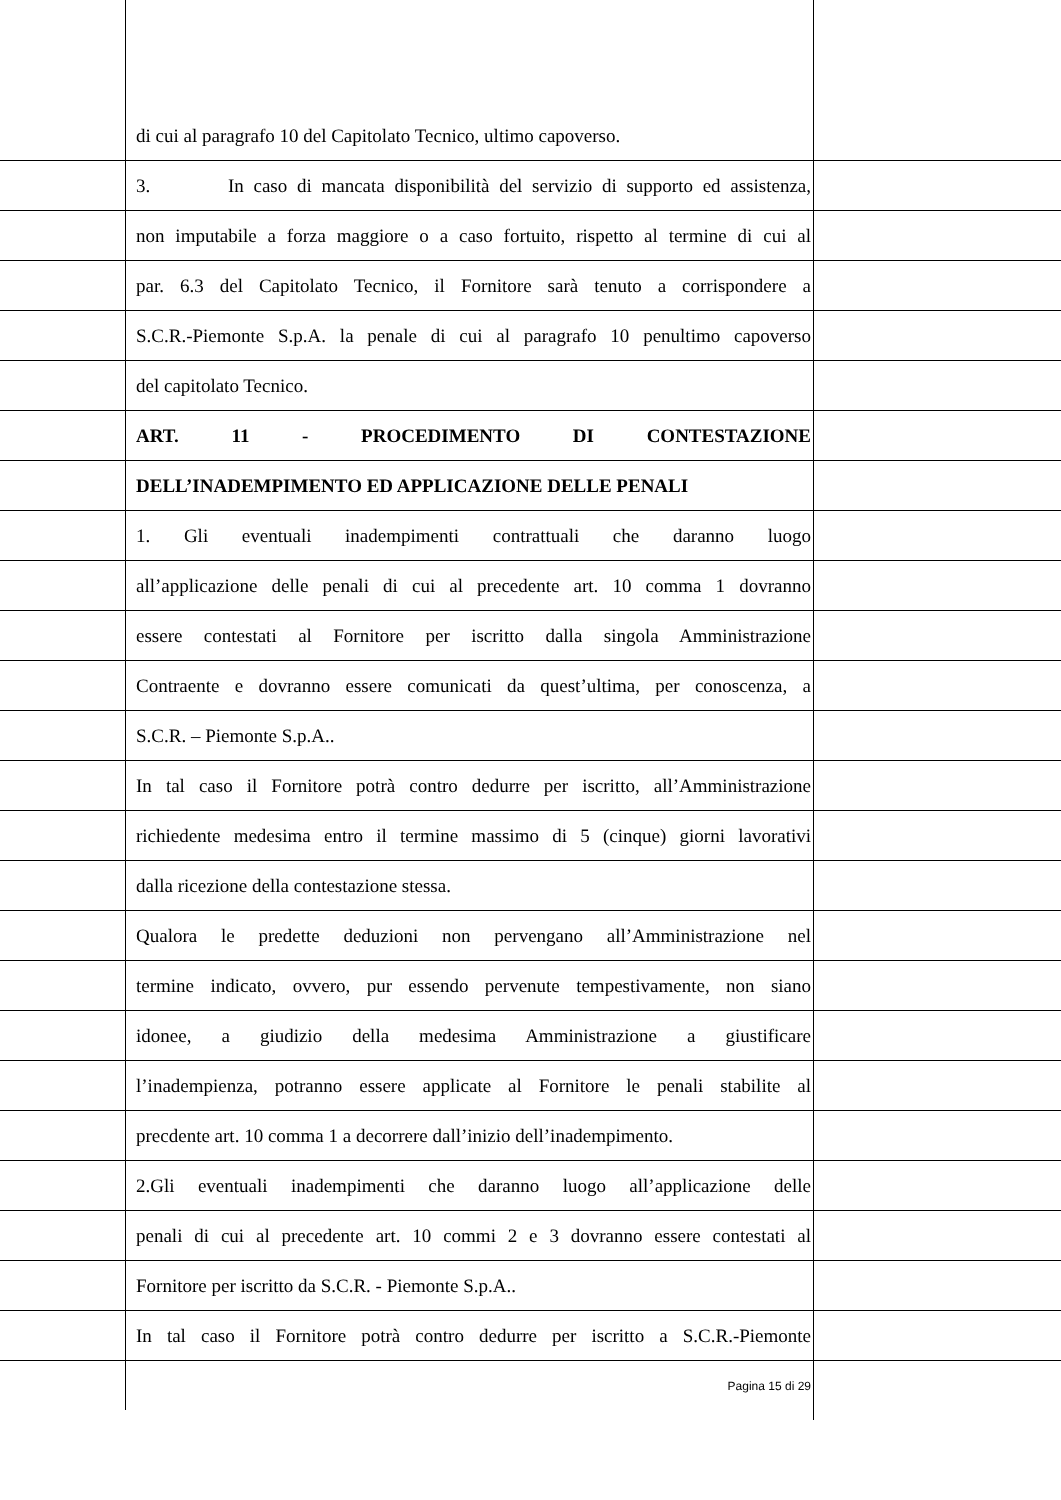di cui al paragrafo 10 del Capitolato Tecnico, ultimo capoverso.
3. In caso di mancata disponibilità del servizio di supporto ed assistenza,
non imputabile a forza maggiore o a caso fortuito, rispetto al termine di cui al
par. 6.3 del Capitolato Tecnico, il Fornitore sarà tenuto a corrispondere a
S.C.R.-Piemonte S.p.A. la penale di cui al paragrafo 10 penultimo capoverso
del capitolato Tecnico.
ART. 11 - PROCEDIMENTO DI CONTESTAZIONE
DELL’INADEMPIMENTO ED APPLICAZIONE DELLE PENALI
1. Gli eventuali inadempimenti contrattuali che daranno luogo
all’applicazione delle penali di cui al precedente art. 10 comma 1 dovranno
essere contestati al Fornitore per iscritto dalla singola Amministrazione
Contraente e dovranno essere comunicati da quest’ultima, per conoscenza, a
S.C.R. – Piemonte S.p.A..
In tal caso il Fornitore potrà contro dedurre per iscritto, all’Amministrazione
richiedente medesima entro il termine massimo di 5 (cinque) giorni lavorativi
dalla ricezione della contestazione stessa.
Qualora le predette deduzioni non pervengano all’Amministrazione nel
termine indicato, ovvero, pur essendo pervenute tempestivamente, non siano
idonee, a giudizio della medesima Amministrazione a giustificare
l’inadempienza, potranno essere applicate al Fornitore le penali stabilite al
precdente art. 10 comma 1 a decorrere dall’inizio dell’inadempimento.
2.Gli eventuali inadempimenti che daranno luogo all’applicazione delle
penali di cui al precedente art. 10 commi 2 e 3 dovranno essere contestati al
Fornitore per iscritto da S.C.R. - Piemonte S.p.A..
In tal caso il Fornitore potrà contro dedurre per iscritto a S.C.R.-Piemonte
Pagina 15 di 29